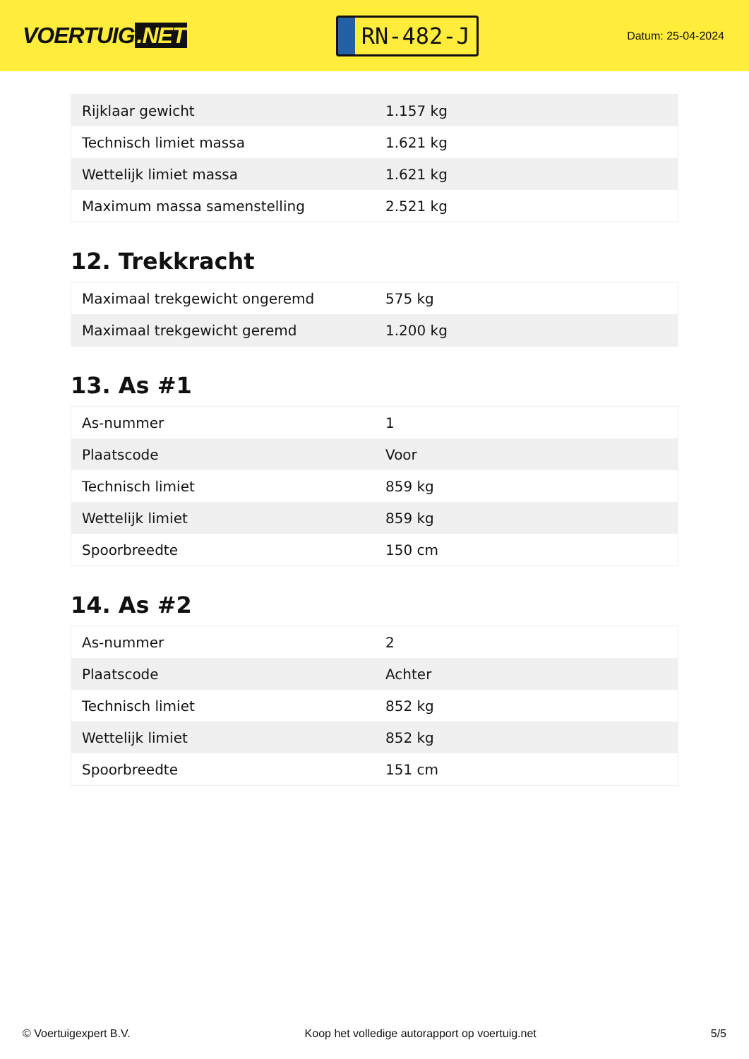VOERTUIG.NET
RN-482-J
Datum: 25-04-2024
| Rijklaar gewicht | 1.157 kg |
| Technisch limiet massa | 1.621 kg |
| Wettelijk limiet massa | 1.621 kg |
| Maximum massa samenstelling | 2.521 kg |
12. Trekkracht
| Maximaal trekgewicht ongeremd | 575 kg |
| Maximaal trekgewicht geremd | 1.200 kg |
13. As #1
| As-nummer | 1 |
| Plaatscode | Voor |
| Technisch limiet | 859 kg |
| Wettelijk limiet | 859 kg |
| Spoorbreedte | 150 cm |
14. As #2
| As-nummer | 2 |
| Plaatscode | Achter |
| Technisch limiet | 852 kg |
| Wettelijk limiet | 852 kg |
| Spoorbreedte | 151 cm |
© Voertuigexpert B.V. Koop het volledige autorapport op voertuig.net 5/5